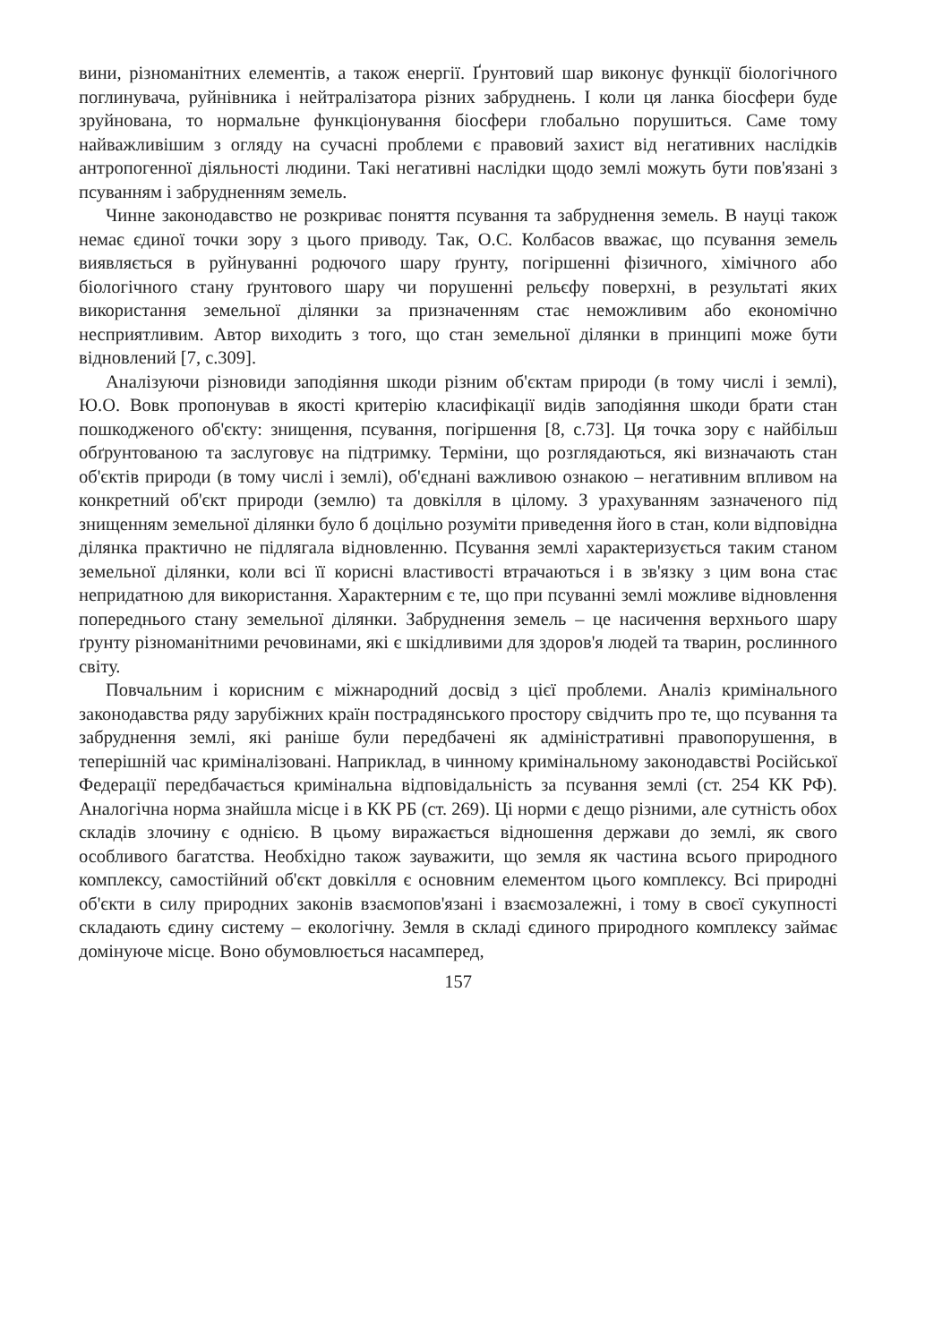вини, різноманітних елементів, а також енергії. Ґрунтовий шар виконує функції біологічного поглинувача, руйнівника і нейтралізатора різних забруднень. І коли ця ланка біосфери буде зруйнована, то нормальне функціонування біосфери глобально порушиться. Саме тому найважливішим з огляду на сучасні проблеми є правовий захист від негативних наслідків антропогенної діяльності людини. Такі негативні наслідки щодо землі можуть бути пов'язані з псуванням і забрудненням земель.
Чинне законодавство не розкриває поняття псування та забруднення земель. В науці також немає єдиної точки зору з цього приводу. Так, О.С. Колбасов вважає, що псування земель виявляється в руйнуванні родючого шару ґрунту, погіршенні фізичного, хімічного або біологічного стану ґрунтового шару чи порушенні рельєфу поверхні, в результаті яких використання земельної ділянки за призначенням стає неможливим або економічно несприятливим. Автор виходить з того, що стан земельної ділянки в принципі може бути відновлений [7, с.309].
Аналізуючи різновиди заподіяння шкоди різним об'єктам природи (в тому числі і землі), Ю.О. Вовк пропонував в якості критерію класифікації видів заподіяння шкоди брати стан пошкодженого об'єкту: знищення, псування, погіршення [8, с.73]. Ця точка зору є найбільш обґрунтованою та заслуговує на підтримку. Терміни, що розглядаються, які визначають стан об'єктів природи (в тому числі і землі), об'єднані важливою ознакою – негативним впливом на конкретний об'єкт природи (землю) та довкілля в цілому. З урахуванням зазначеного під знищенням земельної ділянки було б доцільно розуміти приведення його в стан, коли відповідна ділянка практично не підлягала відновленню. Псування землі характеризується таким станом земельної ділянки, коли всі її корисні властивості втрачаються і в зв'язку з цим вона стає непридатною для використання. Характерним є те, що при псуванні землі можливе відновлення попереднього стану земельної ділянки. Забруднення земель – це насичення верхнього шару ґрунту різноманітними речовинами, які є шкідливими для здоров'я людей та тварин, рослинного світу.
Повчальним і корисним є міжнародний досвід з цієї проблеми. Аналіз кримінального законодавства ряду зарубіжних країн пострадянського простору свідчить про те, що псування та забруднення землі, які раніше були передбачені як адміністративні правопорушення, в теперішній час криміналізовані. Наприклад, в чинному кримінальному законодавстві Російської Федерації передбачається кримінальна відповідальність за псування землі (ст. 254 КК РФ). Аналогічна норма знайшла місце і в КК РБ (ст. 269). Ці норми є дещо різними, але сутність обох складів злочину є однією. В цьому виражається відношення держави до землі, як свого особливого багатства. Необхідно також зауважити, що земля як частина всього природного комплексу, самостійний об'єкт довкілля є основним елементом цього комплексу. Всі природні об'єкти в силу природних законів взаємопов'язані і взаємозалежні, і тому в своєї сукупності складають єдину систему – екологічну. Земля в складі єдиного природного комплексу займає домінуюче місце. Воно обумовлюється насамперед,
157